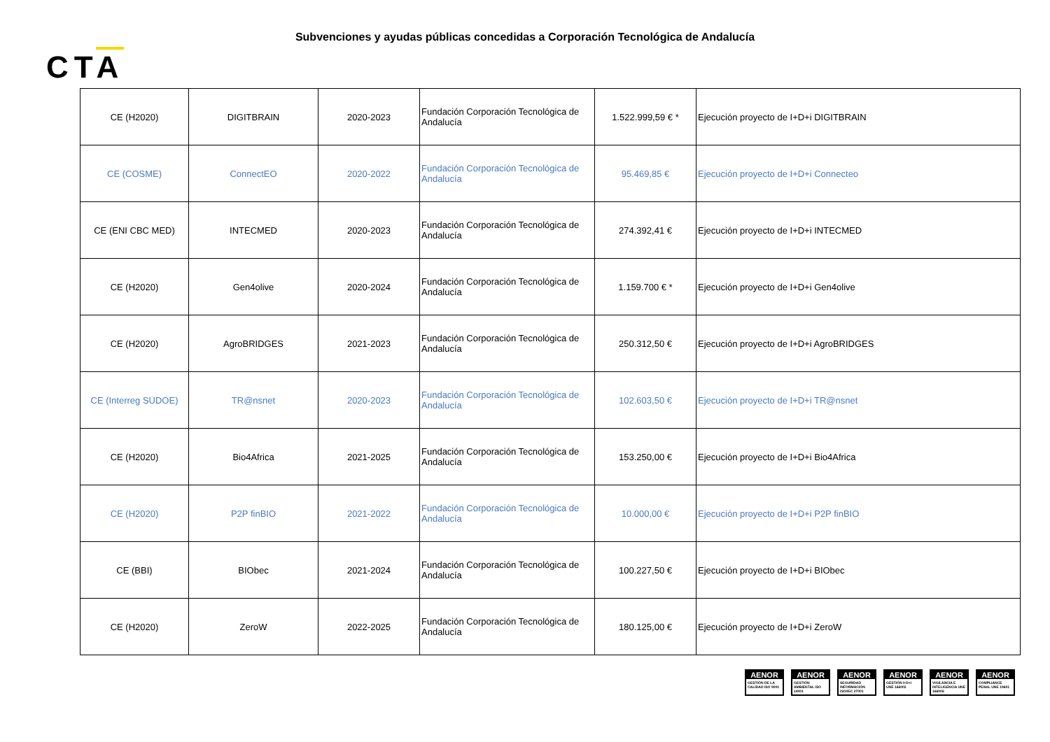Subvenciones y ayudas públicas concedidas a Corporación Tecnológica de Andalucía
CTA
| CE (H2020) | DIGITBRAIN | 2020-2023 | Fundación Corporación Tecnológica de Andalucía | 1.522.999,59 € * | Ejecución proyecto de I+D+i DIGITBRAIN |
| CE (COSME) | ConnectEO | 2020-2022 | Fundación Corporación Tecnológica de Andalucía | 95.469,85 € | Ejecución proyecto de I+D+i Connecteo |
| CE (ENI CBC MED) | INTECMED | 2020-2023 | Fundación Corporación Tecnológica de Andalucía | 274.392,41 € | Ejecución proyecto de I+D+i INTECMED |
| CE (H2020) | Gen4olive | 2020-2024 | Fundación Corporación Tecnológica de Andalucía | 1.159.700 € * | Ejecución proyecto de I+D+i Gen4olive |
| CE (H2020) | AgroBRIDGES | 2021-2023 | Fundación Corporación Tecnológica de Andalucía | 250.312,50 € | Ejecución proyecto de I+D+i AgroBRIDGES |
| CE (Interreg SUDOE) | TR@nsnet | 2020-2023 | Fundación Corporación Tecnológica de Andalucía | 102.603,50 € | Ejecución proyecto de I+D+i TR@nsnet |
| CE (H2020) | Bio4Africa | 2021-2025 | Fundación Corporación Tecnológica de Andalucía | 153.250,00 € | Ejecución proyecto de I+D+i Bio4Africa |
| CE (H2020) | P2P finBIO | 2021-2022 | Fundación Corporación Tecnológica de Andalucía | 10.000,00 € | Ejecución proyecto de I+D+i P2P finBIO |
| CE (BBI) | BIObec | 2021-2024 | Fundación Corporación Tecnológica de Andalucía | 100.227,50 € | Ejecución proyecto de I+D+i BIObec |
| CE (H2020) | ZeroW | 2022-2025 | Fundación Corporación Tecnológica de Andalucía | 180.125,00 € | Ejecución proyecto de I+D+i ZeroW |
AENOR
GESTIÓN DE LA CALIDAD ISO 9001
AENOR
GESTIÓN AMBIENTAL ISO 14001
AENOR
SEGURIDAD INFORMACIÓN ISO/IEC 27001
AENOR
GESTIÓN I+D+i UNE 166002
AENOR
VIGILANCIA E INTELIGENCIA UNE 166006
AENOR
COMPLIANCE PENAL UNE 19601